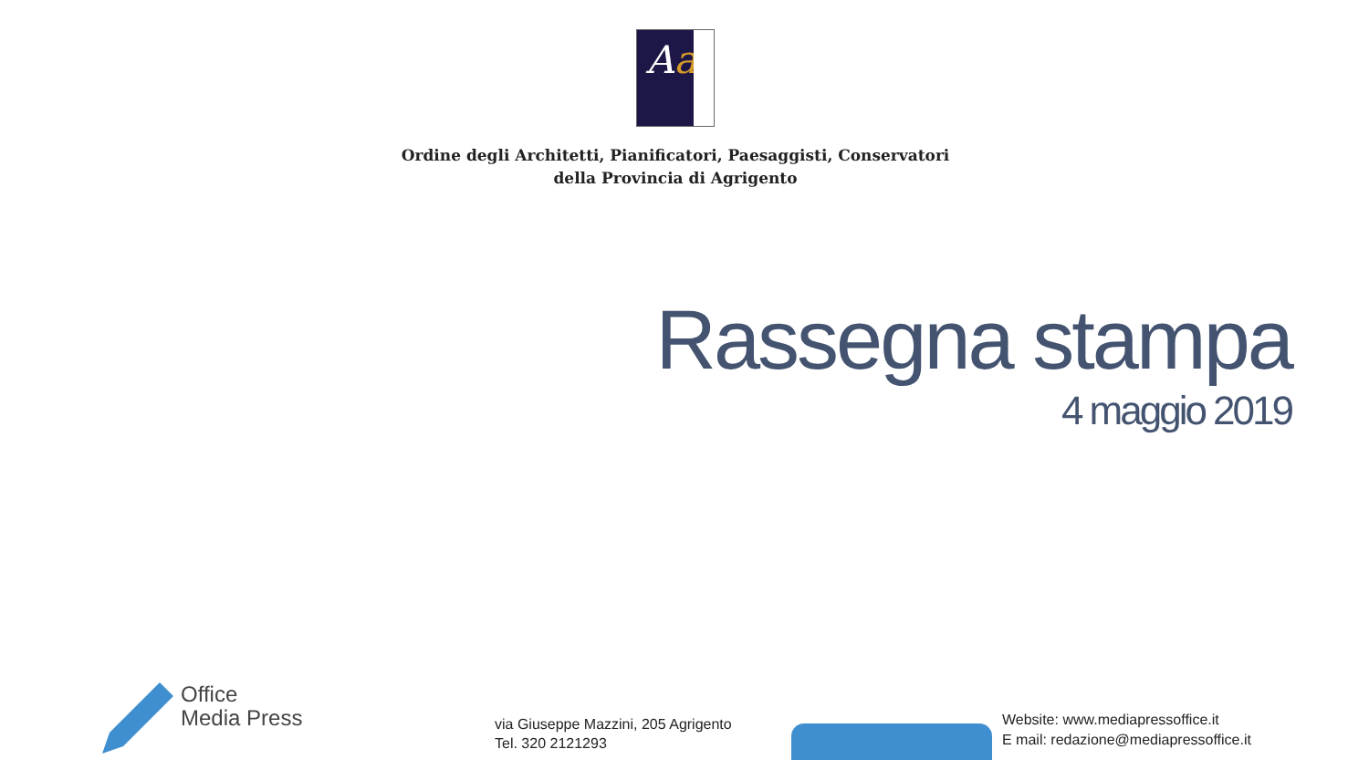Aa
Ordine degli Architetti, Pianificatori, Paesaggisti, Conservatori
della Provincia di Agrigento
Rassegna stampa
4 maggio 2019
Office
Media Press
via Giuseppe Mazzini, 205 Agrigento
Tel. 320 2121293
Website: www.mediapressoffice.it
E mail: redazione@mediapressoffice.it